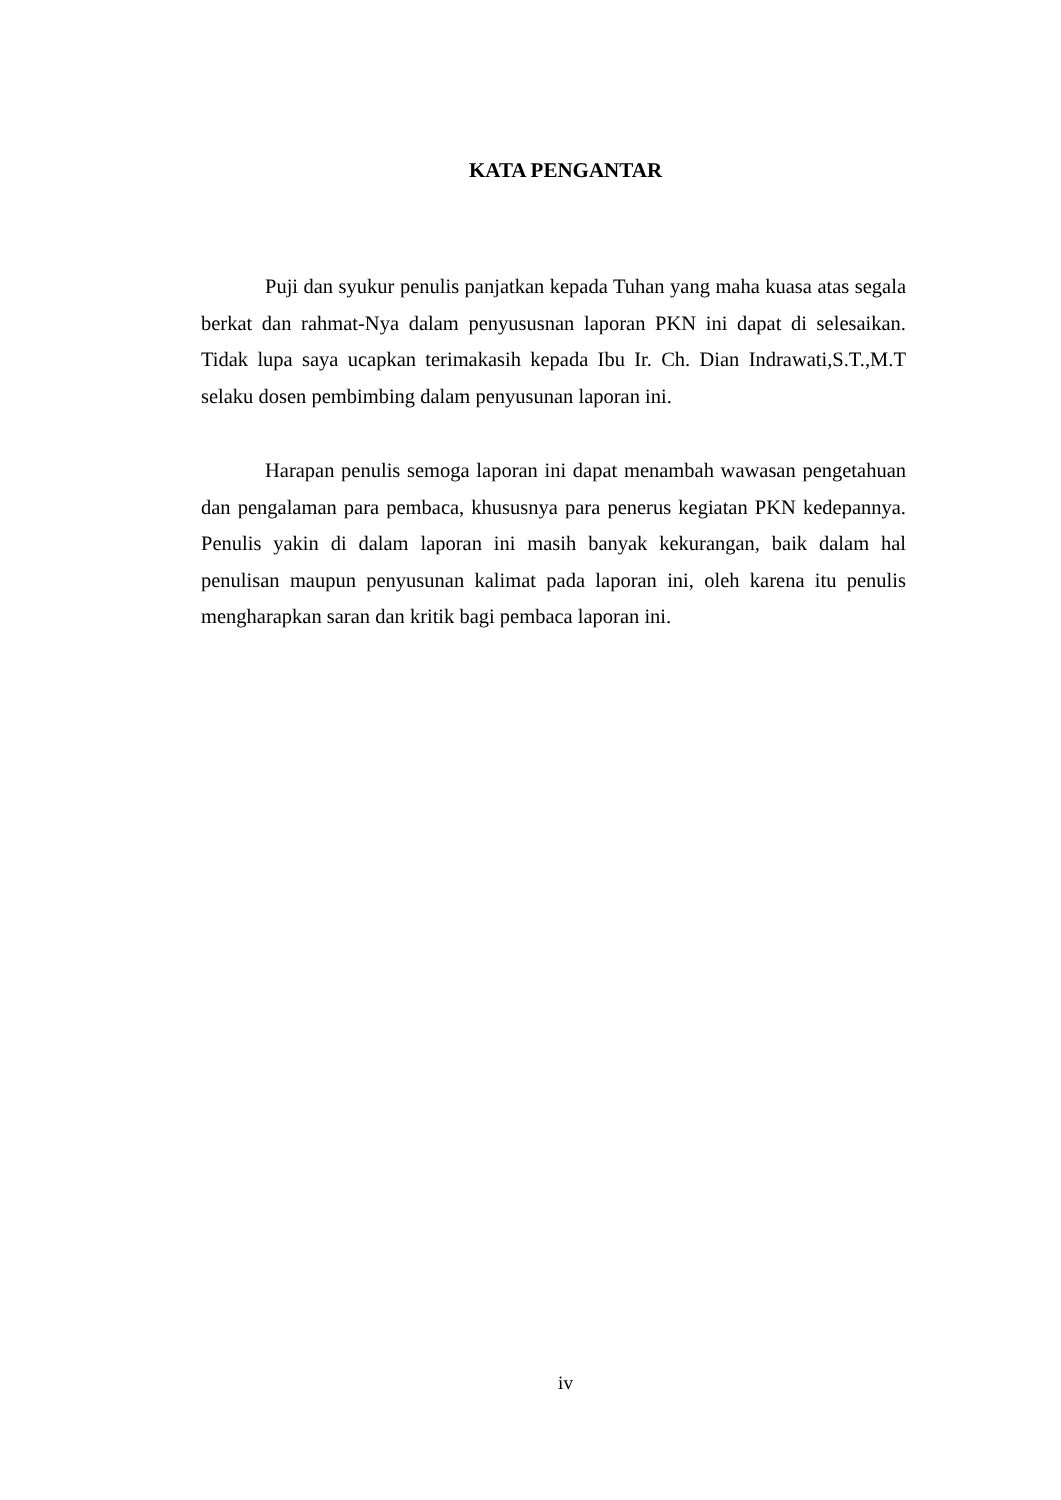KATA PENGANTAR
Puji dan syukur penulis panjatkan kepada Tuhan yang maha kuasa atas segala berkat dan rahmat-Nya dalam penyususnan laporan PKN ini dapat di selesaikan. Tidak lupa saya ucapkan terimakasih kepada Ibu Ir. Ch. Dian Indrawati,S.T.,M.T selaku dosen pembimbing dalam penyusunan laporan ini.
Harapan penulis semoga laporan ini dapat menambah wawasan pengetahuan dan pengalaman para pembaca, khususnya para penerus kegiatan PKN kedepannya. Penulis yakin di dalam laporan ini masih banyak kekurangan, baik dalam hal penulisan maupun penyusunan kalimat pada laporan ini, oleh karena itu penulis mengharapkan saran dan kritik bagi pembaca laporan ini.
iv